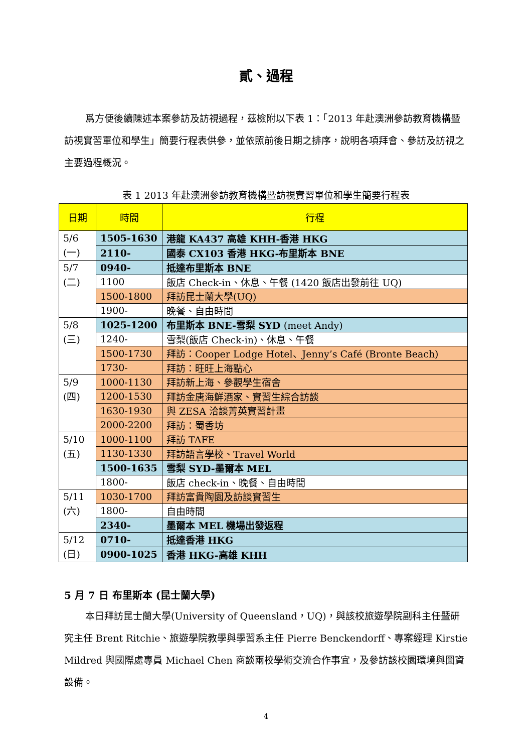貳、過程
爲方便後續陳述本案參訪及訪視過程，茲檢附以下表 1：「2013 年赴澳洲參訪教育機構暨訪視實習單位和學生」簡要行程表供參，並依照前後日期之排序，說明各項拜會、參訪及訪視之主要過程概況。
表 1 2013 年赴澳洲參訪教育機構暨訪視實習單位和學生簡要行程表
| 日期 | 時間 | 行程 |
| --- | --- | --- |
| 5/6 (一) | 1505-1630 | 港龍 KA437 高雄 KHH-香港 HKG |
| | 2110- | 國泰 CX103 香港 HKG-布里斯本 BNE |
| 5/7 (二) | 0940- | 抵達布里斯本 BNE |
| | 1100 | 飯店 Check-in、休息、午餐 (1420 飯店出發前往 UQ) |
| | 1500-1800 | 拜訪昆士蘭大學(UQ) |
| | 1900- | 晚餐、自由時間 |
| 5/8 (三) | 1025-1200 | 布里斯本 BNE-雪梨 SYD (meet Andy) |
| | 1240- | 雪梨(飯店 Check-in)、休息、午餐 |
| | 1500-1730 | 拜訪：Cooper Lodge Hotel、Jenny’s Café (Bronte Beach) |
| | 1730- | 拜訪：旺旺上海點心 |
| 5/9 (四) | 1000-1130 | 拜訪新上海、參觀學生宿舍 |
| | 1200-1530 | 拜訪金唐海鮮酒家、實習生綜合訪談 |
| | 1630-1930 | 與 ZESA 洽談菁英實習計畫 |
| | 2000-2200 | 拜訪：蜀香坊 |
| 5/10 (五) | 1000-1100 | 拜訪 TAFE |
| | 1130-1330 | 拜訪語言學校、Travel World |
| | 1500-1635 | 雪梨 SYD-墨爾本 MEL |
| | 1800- | 飯店 check-in、晚餐、自由時間 |
| 5/11 (六) | 1030-1700 | 拜訪富貴陶園及訪談實習生 |
| | 1800- | 自由時間 |
| | 2340- | 墨爾本 MEL 機場出發返程 |
| 5/12 (日) | 0710- | 抵達香港 HKG |
| | 0900-1025 | 香港 HKG-高雄 KHH |
5 月 7 日 布里斯本 (昆士蘭大學)
本日拜訪昆士蘭大學(University of Queensland，UQ)，與該校旅遊學院副科主任暨研究主任 Brent Ritchie、旅遊學院教學與學習系主任 Pierre Benckendorff、專案經理 Kirstie Mildred 與國際處專員 Michael Chen 商談兩校學術交流合作事宜，及參訪該校園環境與圖資設備。
4